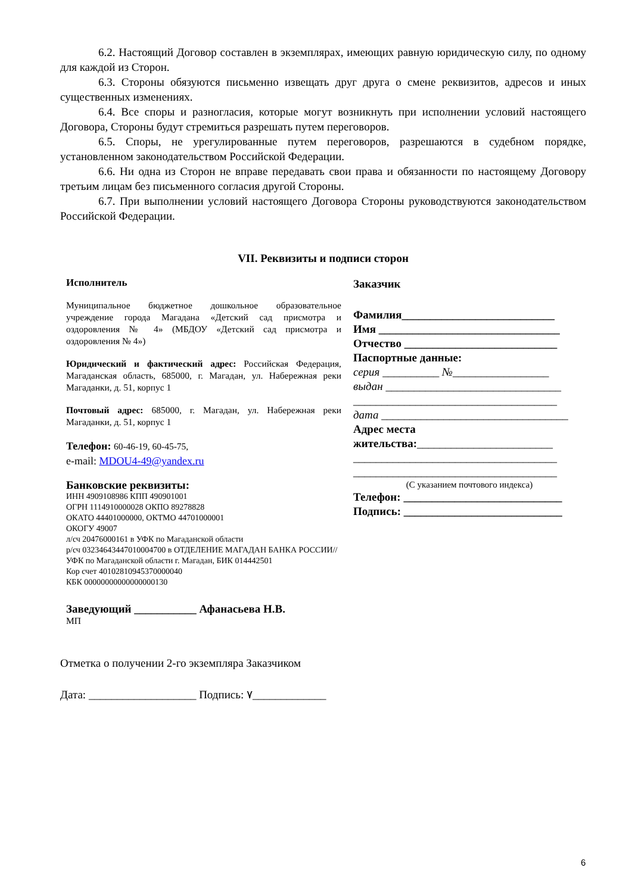6.2. Настоящий Договор составлен в экземплярах, имеющих равную юридическую силу, по одному для каждой из Сторон.
6.3. Стороны обязуются письменно извещать друг друга о смене реквизитов, адресов и иных существенных изменениях.
6.4. Все споры и разногласия, которые могут возникнуть при исполнении условий настоящего Договора, Стороны будут стремиться разрешать путем переговоров.
6.5. Споры, не урегулированные путем переговоров, разрешаются в судебном порядке, установленном законодательством Российской Федерации.
6.6. Ни одна из Сторон не вправе передавать свои права и обязанности по настоящему Договору третьим лицам без письменного согласия другой Стороны.
6.7. При выполнении условий настоящего Договора Стороны руководствуются законодательством Российской Федерации.
VII. Реквизиты и подписи сторон
Исполнитель
Муниципальное бюджетное дошкольное образовательное учреждение города Магадана «Детский сад присмотра и оздоровления № 4» (МБДОУ «Детский сад присмотра и оздоровления № 4»)
Юридический и фактический адрес: Российская Федерация, Магаданская область, 685000, г. Магадан, ул. Набережная реки Магаданки, д. 51, корпус 1
Почтовый адрес: 685000, г. Магадан, ул. Набережная реки Магаданки, д. 51, корпус 1
Телефон: 60-46-19, 60-45-75,
e-mail: MDOU4-49@yandex.ru
Банковские реквизиты:
ИНН 4909108986 КПП 490901001
ОГРН 1114910000028 ОКПО 89278828
ОКАТО 44401000000, ОКТМО 44701000001
ОКОГУ 49007
л/сч 20476000161 в УФК по Магаданской области
р/сч 03234643447010004700 в ОТДЕЛЕНИЕ МАГАДАН БАНКА РОССИИ//УФК по Магаданской области г. Магадан, БИК 014442501
Кор счет 40102810945370000040
КБК 00000000000000000130
Заведующий ___________ Афанасьева Н.В.
МП
Заказчик
Фамилия___________________________
Имя ________________________________
Отчество ___________________________
Паспортные данные:
серия __________ №_________________
выдан _______________________________
____________________________________
дата _________________________________
Адрес места
жительства:________________________
____________________________________
____________________________________
(С указанием почтового индекса)
Телефон: ____________________________
Подпись: ____________________________
Отметка о получении 2-го экземпляра Заказчиком
Дата: ___________________ Подпись: ٧_____________
6